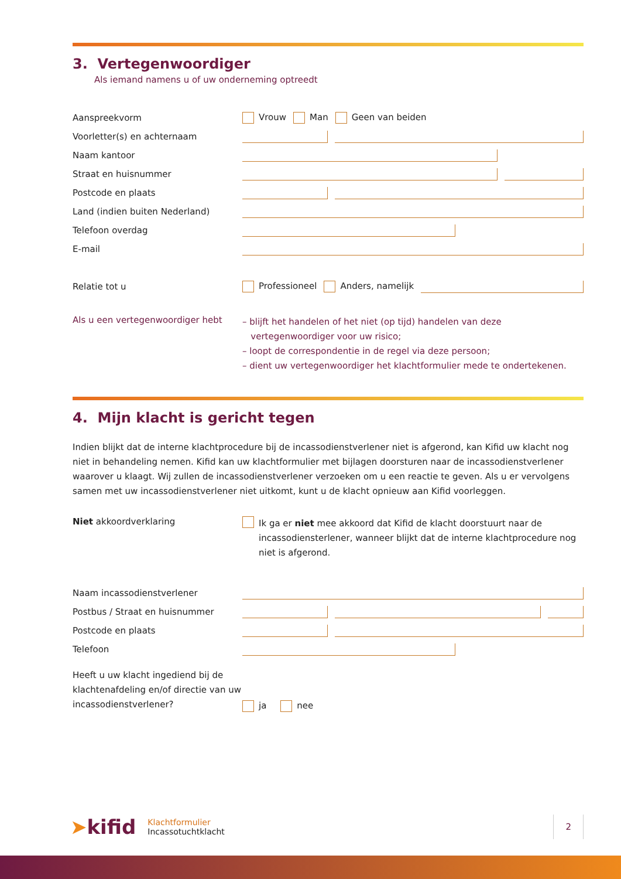3. Vertegenwoordiger
Als iemand namens u of uw onderneming optreedt
Aanspreekvorm Vrouw Man Geen van beiden
Voorletter(s) en achternaam
Naam kantoor
Straat en huisnummer
Postcode en plaats
Land (indien buiten Nederland)
Telefoon overdag
E-mail
Relatie tot u
Professioneel Anders, namelijk
Als u een vertegenwoordiger hebt
– blijft het handelen of het niet (op tijd) handelen van deze
vertegenwoordiger voor uw risico;
– loopt de correspondentie in de regel via deze persoon;
– dient uw vertegenwoordiger het klachtformulier mede te ondertekenen.
4. Mijn klacht is gericht tegen
Indien blijkt dat de interne klachtprocedure bij de incassodienstverlener niet is afgerond, kan Kifid uw klacht nog niet in behandeling nemen. Kifid kan uw klachtformulier met bijlagen doorsturen naar de incassodienstverlener waarover u klaagt. Wij zullen de incassodienstverlener verzoeken om u een reactie te geven. Als u er vervolgens samen met uw incassodienstverlener niet uitkomt, kunt u de klacht opnieuw aan Kifid voorleggen.
Niet akkoordverklaring
Ik ga er niet mee akkoord dat Kifid de klacht doorstuurt naar de incassodiensterlener, wanneer blijkt dat de interne klachtprocedure nog niet is afgerond.
Naam incassodienstverlener
Postbus / Straat en huisnummer
Postcode en plaats
Telefoon
Heeft u uw klacht ingediend bij de klachtenafdeling en/of directie van uw incassodienstverlener?
ja nee
➤kifid
Klachtformulier
Incassotuchtklacht
2